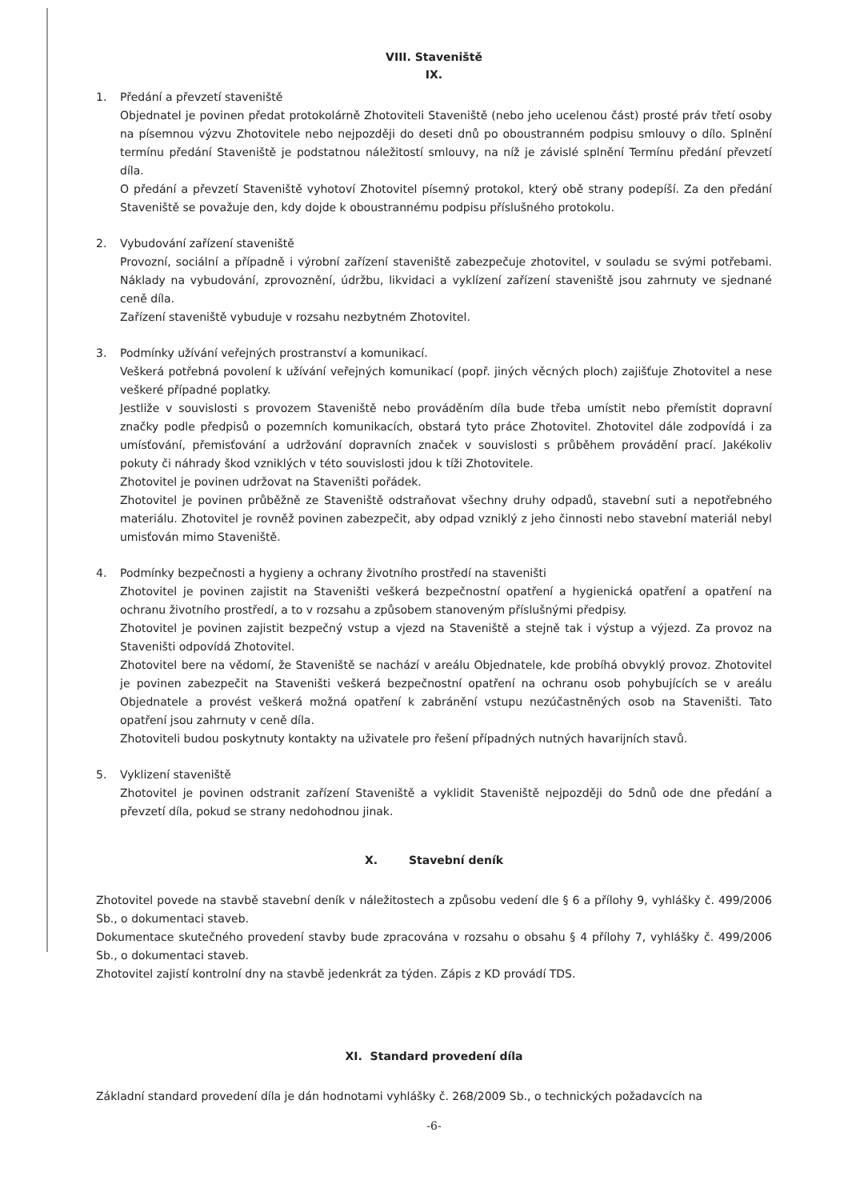VIII. Staveniště
IX.
1. Předání a převzetí staveniště
Objednatel je povinen předat protokolárně Zhotoviteli Staveniště (nebo jeho ucelenou část) prosté práv třetí osoby na písemnou výzvu Zhotovitele nebo nejpozději do deseti dnů po oboustranném podpisu smlouvy o dílo. Splnění termínu předání Staveniště je podstatnou náležitostí smlouvy, na níž je závislé splnění Termínu předání převzetí díla.
O předání a převzetí Staveniště vyhotoví Zhotovitel písemný protokol, který obě strany podepíší. Za den předání Staveniště se považuje den, kdy dojde k oboustrannému podpisu příslušného protokolu.
2. Vybudování zařízení staveniště
Provozní, sociální a případně i výrobní zařízení staveniště zabezpečuje zhotovitel, v souladu se svými potřebami. Náklady na vybudování, zprovoznění, údržbu, likvidaci a vyklízení zařízení staveniště jsou zahrnuty ve sjednané ceně díla.
Zařízení staveniště vybuduje v rozsahu nezbytném Zhotovitel.
3. Podmínky užívání veřejných prostranství a komunikací.
Veškerá potřebná povolení k užívání veřejných komunikací (popř. jiných věcných ploch) zajišťuje Zhotovitel a nese veškeré případné poplatky.
Jestliže v souvislosti s provozem Staveniště nebo prováděním díla bude třeba umístit nebo přemístit dopravní značky podle předpisů o pozemních komunikacích, obstará tyto práce Zhotovitel. Zhotovitel dále zodpovídá i za umísťování, přemisťování a udržování dopravních značek v souvislosti s průběhem provádění prací. Jakékoliv pokuty či náhrady škod vzniklých v této souvislosti jdou k tíži Zhotovitele.
Zhotovitel je povinen udržovat na Staveništi pořádek.
Zhotovitel je povinen průběžně ze Staveniště odstraňovat všechny druhy odpadů, stavební suti a nepotřebného materiálu. Zhotovitel je rovněž povinen zabezpečit, aby odpad vzniklý z jeho činnosti nebo stavební materiál nebyl umisťován mimo Staveniště.
4. Podmínky bezpečnosti a hygieny a ochrany životního prostředí na staveništi
Zhotovitel je povinen zajistit na Staveništi veškerá bezpečnostní opatření a hygienická opatření a opatření na ochranu životního prostředí, a to v rozsahu a způsobem stanoveným příslušnými předpisy.
Zhotovitel je povinen zajistit bezpečný vstup a vjezd na Staveniště a stejně tak i výstup a výjezd. Za provoz na Staveništi odpovídá Zhotovitel.
Zhotovitel bere na vědomí, že Staveniště se nachází v areálu Objednatele, kde probíhá obvyklý provoz. Zhotovitel je povinen zabezpečit na Staveništi veškerá bezpečnostní opatření na ochranu osob pohybujících se v areálu Objednatele a provést veškerá možná opatření k zabránění vstupu nezúčastněných osob na Staveništi. Tato opatření jsou zahrnuty v ceně díla.
Zhotoviteli budou poskytnuty kontakty na uživatele pro řešení případných nutných havarijních stavů.
5. Vyklizení staveniště
Zhotovitel je povinen odstranit zařízení Staveniště a vyklidit Staveniště nejpozději do 5dnů ode dne předání a převzetí díla, pokud se strany nedohodnou jinak.
X. Stavební deník
Zhotovitel povede na stavbě stavební deník v náležitostech a způsobu vedení dle § 6 a přílohy 9, vyhlášky č. 499/2006 Sb., o dokumentaci staveb.
Dokumentace skutečného provedení stavby bude zpracována v rozsahu o obsahu § 4 přílohy 7, vyhlášky č. 499/2006 Sb., o dokumentaci staveb.
Zhotovitel zajistí kontrolní dny na stavbě jedenkrát za týden. Zápis z KD provádí TDS.
XI. Standard provedení díla
Základní standard provedení díla je dán hodnotami vyhlášky č. 268/2009 Sb., o technických požadavcích na
-6-